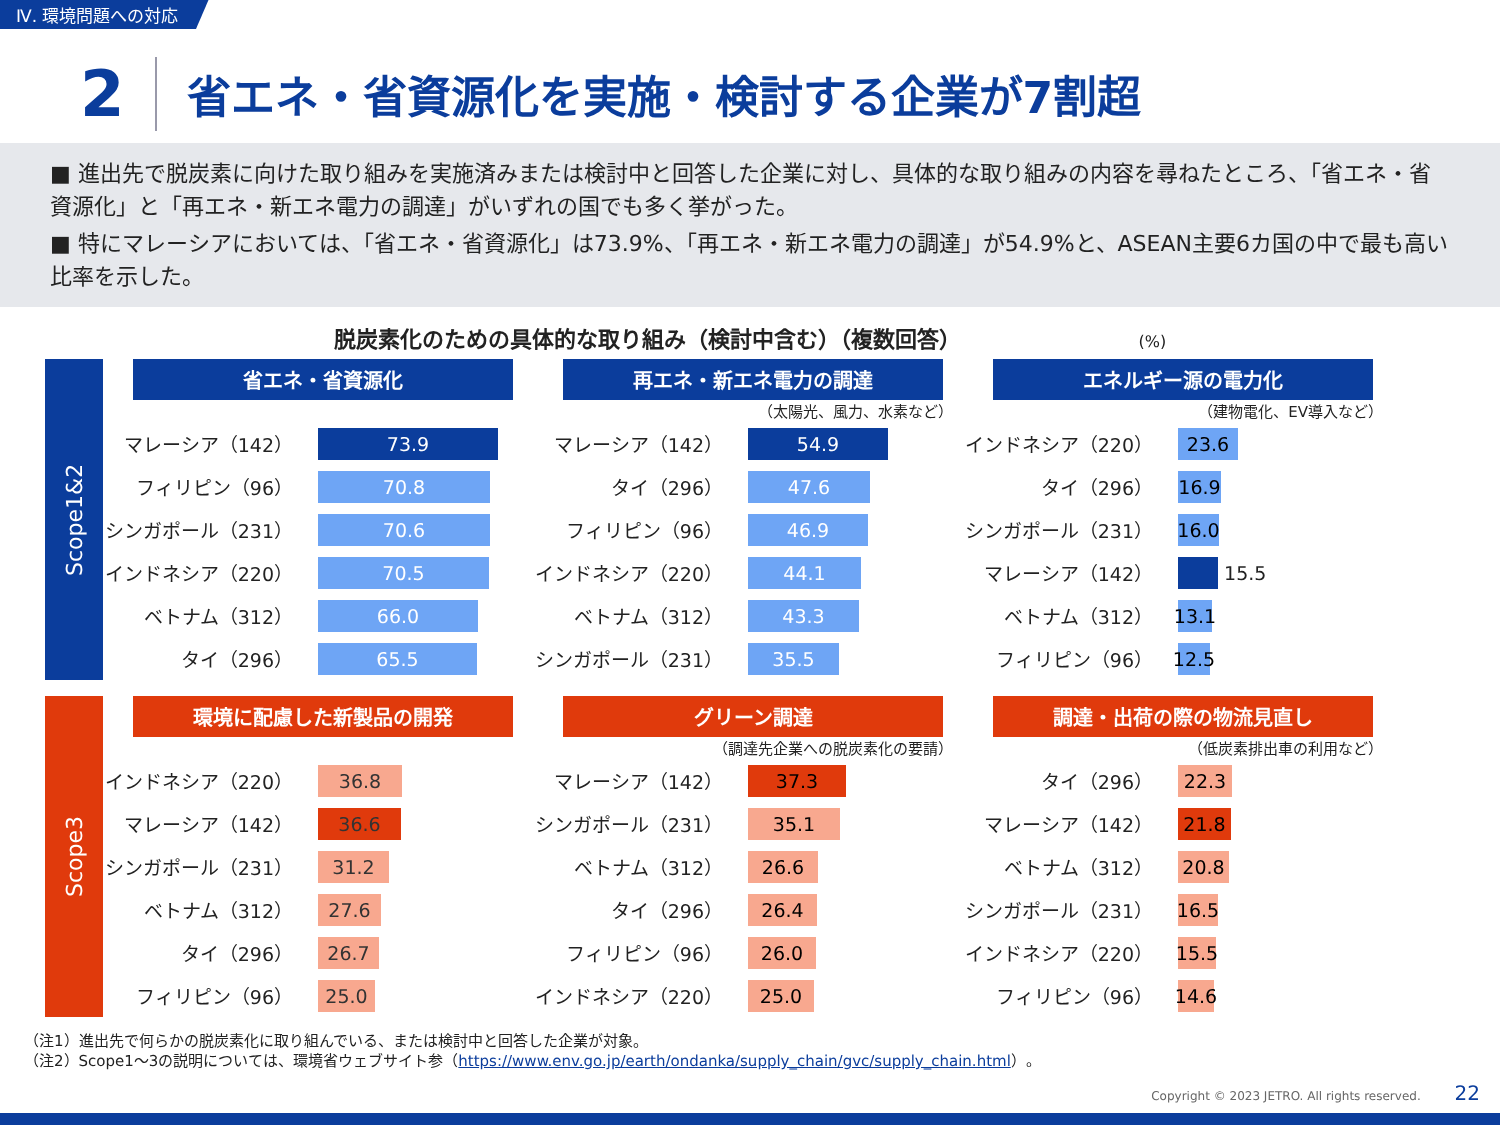Ⅳ. 環境問題への対応
2
省エネ・省資源化を実施・検討する企業が7割超
■ 進出先で脱炭素に向けた取り組みを実施済みまたは検討中と回答した企業に対し、具体的な取り組みの内容を尋ねたところ、「省エネ・省資源化」と「再エネ・新エネ電力の調達」がいずれの国でも多く挙がった。
■ 特にマレーシアにおいては、「省エネ・省資源化」は73.9%、「再エネ・新エネ電力の調達」が54.9%と、ASEAN主要6カ国の中で最も高い比率を示した。
脱炭素化のための具体的な取り組み（検討中含む）（複数回答） (%)
Scope1&2
省エネ・省資源化
マレーシア（142）
73.9
フィリピン（96）
70.8
シンガポール（231）
70.6
インドネシア（220）
70.5
ベトナム（312）
66.0
タイ（296）
65.5
再エネ・新エネ電力の調達
（太陽光、風力、水素など）
マレーシア（142）
54.9
タイ（296）
47.6
フィリピン（96）
46.9
インドネシア（220）
44.1
ベトナム（312）
43.3
シンガポール（231）
35.5
エネルギー源の電力化
（建物電化、EV導入など）
インドネシア（220）
23.6
タイ（296）
16.9
シンガポール（231）
16.0
マレーシア（142）
15.5
ベトナム（312）
13.1
フィリピン（96）
12.5
Scope3
環境に配慮した新製品の開発
インドネシア（220）
36.8
マレーシア（142）
36.6
シンガポール（231）
31.2
ベトナム（312）
27.6
タイ（296）
26.7
フィリピン（96）
25.0
グリーン調達
（調達先企業への脱炭素化の要請）
マレーシア（142）
37.3
シンガポール（231）
35.1
ベトナム（312）
26.6
タイ（296）
26.4
フィリピン（96）
26.0
インドネシア（220）
25.0
調達・出荷の際の物流見直し
（低炭素排出車の利用など）
タイ（296）
22.3
マレーシア（142）
21.8
ベトナム（312）
20.8
シンガポール（231）
16.5
インドネシア（220）
15.5
フィリピン（96）
14.6
（注1）進出先で何らかの脱炭素化に取り組んでいる、または検討中と回答した企業が対象。
（注2）Scope1～3の説明については、環境省ウェブサイト参（https://www.env.go.jp/earth/ondanka/supply_chain/gvc/supply_chain.html）。
Copyright © 2023 JETRO. All rights reserved. 22